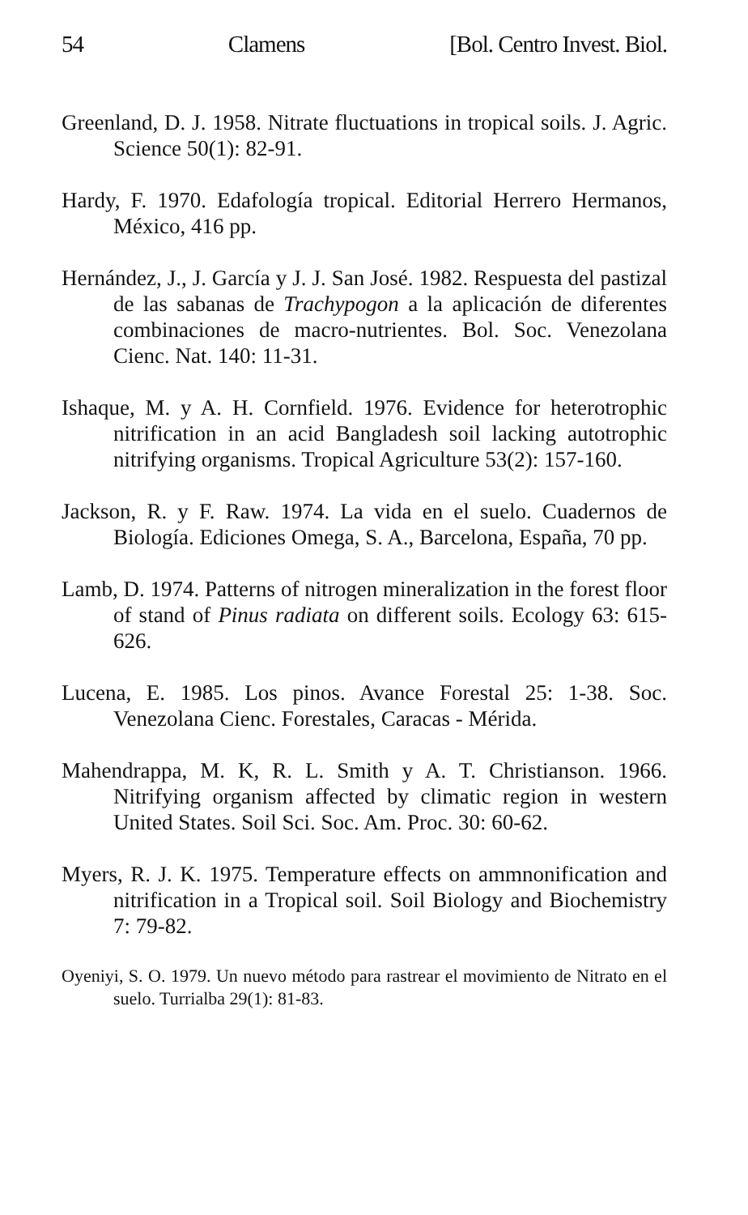54 Clamens [Bol. Centro Invest. Biol.
Greenland, D. J. 1958. Nitrate fluctuations in tropical soils. J. Agric. Science 50(1): 82-91.
Hardy, F. 1970. Edafología tropical. Editorial Herrero Hermanos, México, 416 pp.
Hernández, J., J. García y J. J. San José. 1982. Respuesta del pastizal de las sabanas de Trachypogon a la aplicación de diferentes combinaciones de macro-nutrientes. Bol. Soc. Venezolana Cienc. Nat. 140: 11-31.
Ishaque, M. y A. H. Cornfield. 1976. Evidence for heterotrophic nitrification in an acid Bangladesh soil lacking autotrophic nitrifying organisms. Tropical Agriculture 53(2): 157-160.
Jackson, R. y F. Raw. 1974. La vida en el suelo. Cuadernos de Biología. Ediciones Omega, S. A., Barcelona, España, 70 pp.
Lamb, D. 1974. Patterns of nitrogen mineralization in the forest floor of stand of Pinus radiata on different soils. Ecology 63: 615-626.
Lucena, E. 1985. Los pinos. Avance Forestal 25: 1-38. Soc. Venezolana Cienc. Forestales, Caracas - Mérida.
Mahendrappa, M. K, R. L. Smith y A. T. Christianson. 1966. Nitrifying organism affected by climatic region in western United States. Soil Sci. Soc. Am. Proc. 30: 60-62.
Myers, R. J. K. 1975. Temperature effects on ammnonification and nitrification in a Tropical soil. Soil Biology and Biochemistry 7: 79-82.
Oyeniyi, S. O. 1979. Un nuevo método para rastrear el movimiento de Nitrato en el suelo. Turrialba 29(1): 81-83.